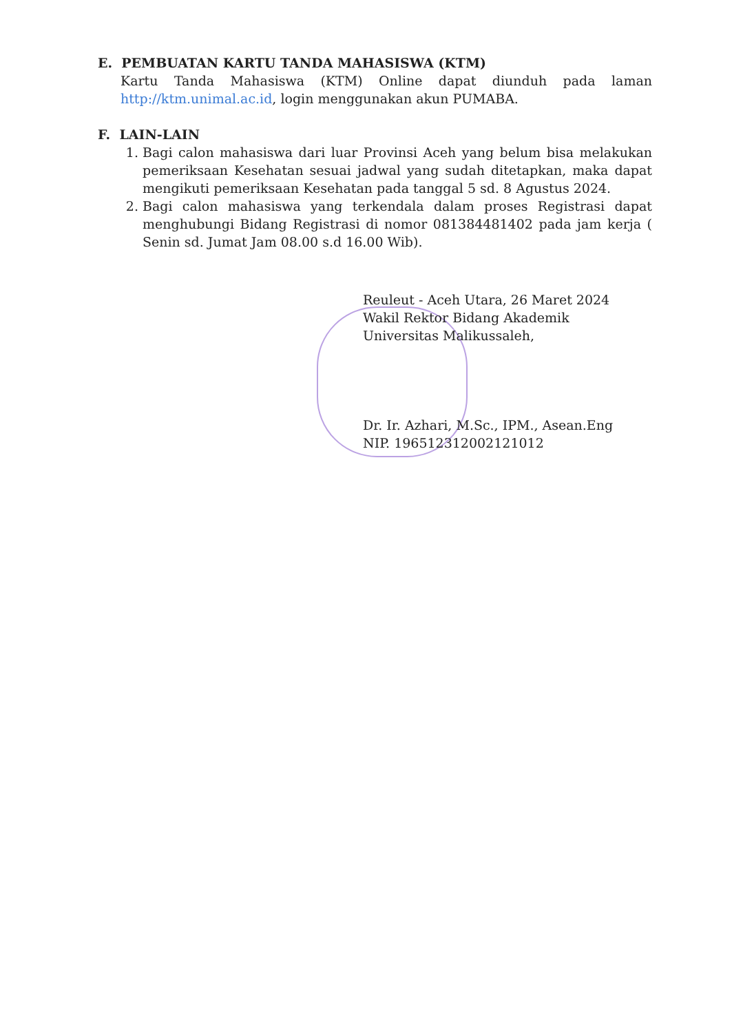E. PEMBUATAN KARTU TANDA MAHASISWA (KTM)
Kartu Tanda Mahasiswa (KTM) Online dapat diunduh pada laman http://ktm.unimal.ac.id, login menggunakan akun PUMABA.
F. LAIN-LAIN
1. Bagi calon mahasiswa dari luar Provinsi Aceh yang belum bisa melakukan pemeriksaan Kesehatan sesuai jadwal yang sudah ditetapkan, maka dapat mengikuti pemeriksaan Kesehatan pada tanggal 5 sd. 8 Agustus 2024.
2. Bagi calon mahasiswa yang terkendala dalam proses Registrasi dapat menghubungi Bidang Registrasi di nomor 081384481402 pada jam kerja ( Senin sd. Jumat Jam 08.00 s.d 16.00 Wib).
Reuleut - Aceh Utara, 26 Maret 2024
Wakil Rektor Bidang Akademik
Universitas Malikussaleh,
Dr. Ir. Azhari, M.Sc., IPM., Asean.Eng
NIP. 196512312002121012